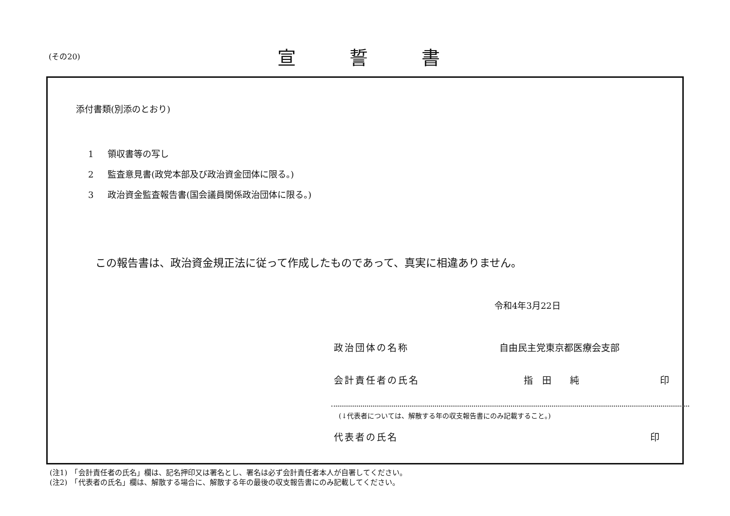(その20)
宣誓書
添付書類(別添のとおり)
1 領収書等の写し
2 監査意見書(政党本部及び政治資金団体に限る。)
3 政治資金監査報告書(国会議員関係政治団体に限る。)
この報告書は、政治資金規正法に従って作成したものであって、真実に相違ありません。
令和4年3月22日
政治団体の名称 自由民主党東京都医療会支部
会計責任者の氏名 指　田　　純 印
(↓代表者については、解散する年の収支報告書にのみ記載すること。)
代表者の氏名 印
(注1)　「会計責任者の氏名」欄は、記名押印又は署名とし、署名は必ず会計責任者本人が自署してください。
(注2)　「代表者の氏名」欄は、解散する場合に、解散する年の最後の収支報告書にのみ記載してください。